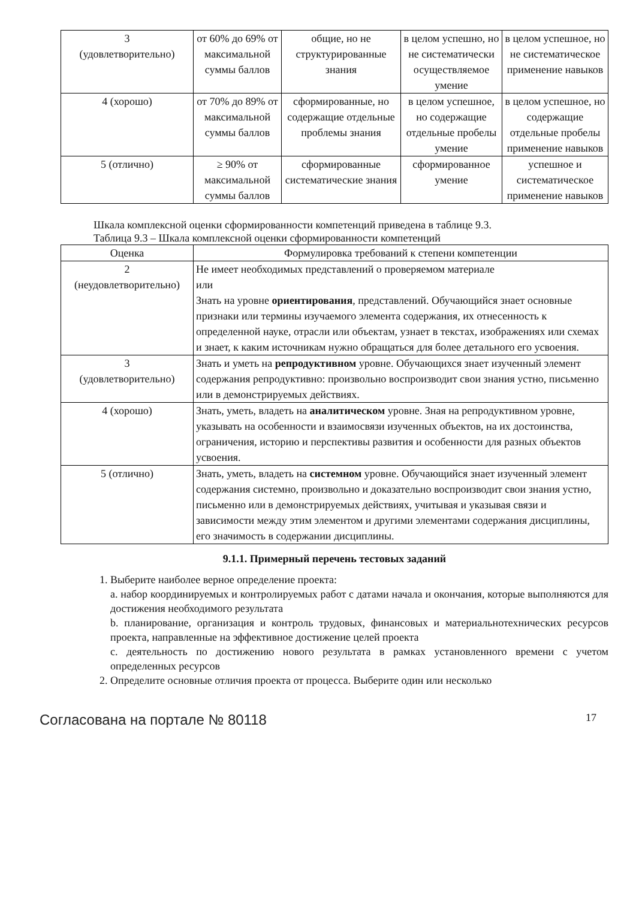| 3 (удовлетворительно) | от 60% до 69% от максимальной суммы баллов | общие, но не структурированные знания | в целом успешно, но не систематически осуществляемое умение | в целом успешное, но не систематическое применение навыков |
| 4 (хорошо) | от 70% до 89% от максимальной суммы баллов | сформированные, но содержащие отдельные проблемы знания | в целом успешное, но содержащие отдельные пробелы умение | в целом успешное, но содержащие отдельные пробелы применение навыков |
| 5 (отлично) | ≥ 90% от максимальной суммы баллов | сформированные систематические знания | сформированное умение | успешное и систематическое применение навыков |
Шкала комплексной оценки сформированности компетенций приведена в таблице 9.3.
Таблица 9.3 – Шкала комплексной оценки сформированности компетенций
| Оценка | Формулировка требований к степени компетенции |
| --- | --- |
| 2 (неудовлетворительно) | Не имеет необходимых представлений о проверяемом материале или Знать на уровне ориентирования , представлений. Обучающийся знает основные признаки или термины изучаемого элемента содержания, их отнесенность к определенной науке, отрасли или объектам, узнает в текстах, изображениях или схемах и знает, к каким источникам нужно обращаться для более детального его усвоения. |
| 3 (удовлетворительно) | Знать и уметь на репродуктивном уровне. Обучающихся знает изученный элемент содержания репродуктивно: произвольно воспроизводит свои знания устно, письменно или в демонстрируемых действиях. |
| 4 (хорошо) | Знать, уметь, владеть на аналитическом уровне. Зная на репродуктивном уровне, указывать на особенности и взаимосвязи изученных объектов, на их достоинства, ограничения, историю и перспективы развития и особенности для разных объектов усвоения. |
| 5 (отлично) | Знать, уметь, владеть на системном уровне. Обучающийся знает изученный элемент содержания системно, произвольно и доказательно воспроизводит свои знания устно, письменно или в демонстрируемых действиях, учитывая и указывая связи и зависимости между этим элементом и другими элементами содержания дисциплины, его значимость в содержании дисциплины. |
9.1.1. Примерный перечень тестовых заданий
1. Выберите наиболее верное определение проекта:
a. набор координируемых и контролируемых работ с датами начала и окончания, которые выполняются для достижения необходимого результата
b. планирование, организация и контроль трудовых, финансовых и материальнотехнических ресурсов проекта, направленные на эффективное достижение целей проекта
c. деятельность по достижению нового результата в рамках установленного времени с учетом определенных ресурсов
2. Определите основные отличия проекта от процесса. Выберите один или несколько
Согласована на портале № 80118 17